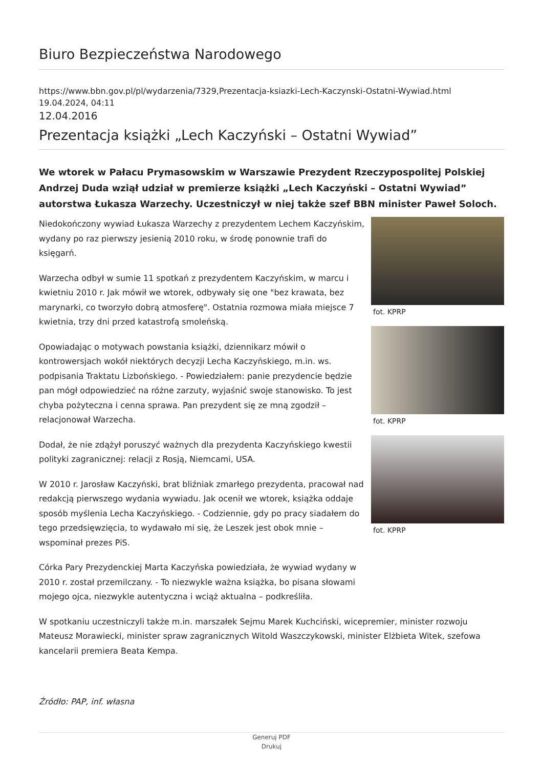Biuro Bezpieczeństwa Narodowego
https://www.bbn.gov.pl/pl/wydarzenia/7329,Prezentacja-ksiazki-Lech-Kaczynski-Ostatni-Wywiad.html
19.04.2024, 04:11
12.04.2016
Prezentacja książki „Lech Kaczyński – Ostatni Wywiad”
We wtorek w Pałacu Prymasowskim w Warszawie Prezydent Rzeczypospolitej Polskiej Andrzej Duda wziął udział w premierze książki „Lech Kaczyński – Ostatni Wywiad” autorstwa Łukasza Warzechy. Uczestniczył w niej także szef BBN minister Paweł Soloch.
Niedokończony wywiad Łukasza Warzechy z prezydentem Lechem Kaczyńskim, wydany po raz pierwszy jesienią 2010 roku, w środę ponownie trafi do księgarń.
Warzecha odbył w sumie 11 spotkań z prezydentem Kaczyńskim, w marcu i kwietniu 2010 r. Jak mówił we wtorek, odbywały się one "bez krawata, bez marynarki, co tworzyło dobrą atmosferę". Ostatnia rozmowa miała miejsce 7 kwietnia, trzy dni przed katastrofą smoleńską.
Opowiadając o motywach powstania książki, dziennikarz mówił o kontrowersjach wokół niektórych decyzji Lecha Kaczyńskiego, m.in. ws. podpisania Traktatu Lizbońskiego. - Powiedziałem: panie prezydencie będzie pan mógł odpowiedzieć na różne zarzuty, wyjaśnić swoje stanowisko. To jest chyba pożyteczna i cenna sprawa. Pan prezydent się ze mną zgodził – relacjonował Warzecha.
Dodał, że nie zdążył poruszyć ważnych dla prezydenta Kaczyńskiego kwestii polityki zagranicznej: relacji z Rosją, Niemcami, USA.
W 2010 r. Jarosław Kaczyński, brat bliźniak zmarłego prezydenta, pracował nad redakcją pierwszego wydania wywiadu. Jak ocenił we wtorek, książka oddaje sposób myślenia Lecha Kaczyńskiego. - Codziennie, gdy po pracy siadałem do tego przedsięwzięcia, to wydawało mi się, że Leszek jest obok mnie – wspominał prezes PiS.
Córka Pary Prezydenckiej Marta Kaczyńska powiedziała, że wywiad wydany w 2010 r. został przemilczany. - To niezwykle ważna książka, bo pisana słowami mojego ojca, niezwykle autentyczna i wciąż aktualna – podkreśliła.
fot. KPRP
fot. KPRP
fot. KPRP
W spotkaniu uczestniczyli także m.in. marszałek Sejmu Marek Kuchciński, wicepremier, minister rozwoju Mateusz Morawiecki, minister spraw zagranicznych Witold Waszczykowski, minister Elżbieta Witek, szefowa kancelarii premiera Beata Kempa.
Źródło: PAP, inf. własna
Generuj PDF
Drukuj